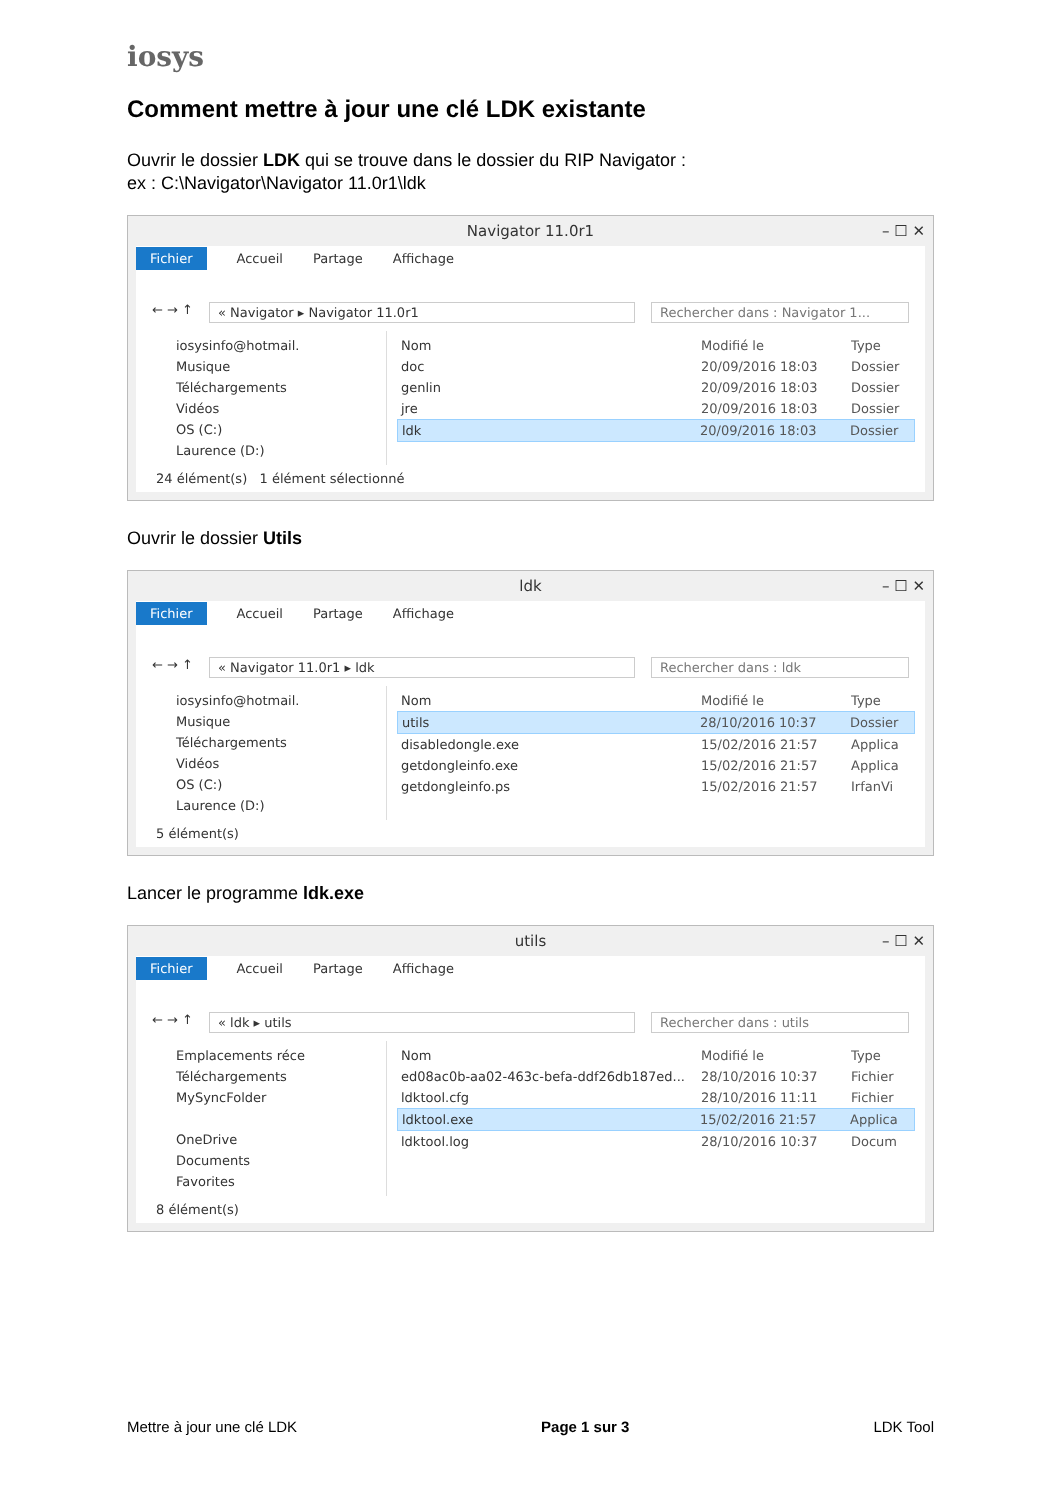iosys
Comment mettre à jour une clé LDK existante
Ouvrir le dossier LDK qui se trouve dans le dossier du RIP Navigator :
ex : C:\Navigator\Navigator 11.0r1\ldk
Navigator 11.0r1 – ☐ ✕
Fichier Accueil Partage Affichage
← → ↑ « Navigator ▸ Navigator 11.0r1 Rechercher dans : Navigator 1...
iosysinfo@hotmail.
Musique
Téléchargements
Vidéos
OS (C:)
Laurence (D:)
Nom Modifié le Type
doc 20/09/2016 18:03 Dossier
genlin 20/09/2016 18:03 Dossier
jre 20/09/2016 18:03 Dossier
ldk 20/09/2016 18:03 Dossier
24 élément(s) 1 élément sélectionné
Ouvrir le dossier Utils
ldk – ☐ ✕
Fichier Accueil Partage Affichage
← → ↑ « Navigator 11.0r1 ▸ ldk Rechercher dans : ldk
iosysinfo@hotmail.
Musique
Téléchargements
Vidéos
OS (C:)
Laurence (D:)
Nom Modifié le Type
utils 28/10/2016 10:37 Dossier
disabledongle.exe 15/02/2016 21:57 Applica
getdongleinfo.exe 15/02/2016 21:57 Applica
getdongleinfo.ps 15/02/2016 21:57 IrfanVi
5 élément(s)
Lancer le programme ldk.exe
utils – ☐ ✕
Fichier Accueil Partage Affichage
← → ↑ « ldk ▸ utils Rechercher dans : utils
Emplacements réce
Téléchargements
MySyncFolder
OneDrive
Documents
Favorites
Nom Modifié le Type
ed08ac0b-aa02-463c-befa-ddf26db187ed... 28/10/2016 10:37 Fichier
ldktool.cfg 28/10/2016 11:11 Fichier
ldktool.exe 15/02/2016 21:57 Applica
ldktool.log 28/10/2016 10:37 Docum
8 élément(s)
Mettre à jour une clé LDK Page 1 sur 3 LDK Tool